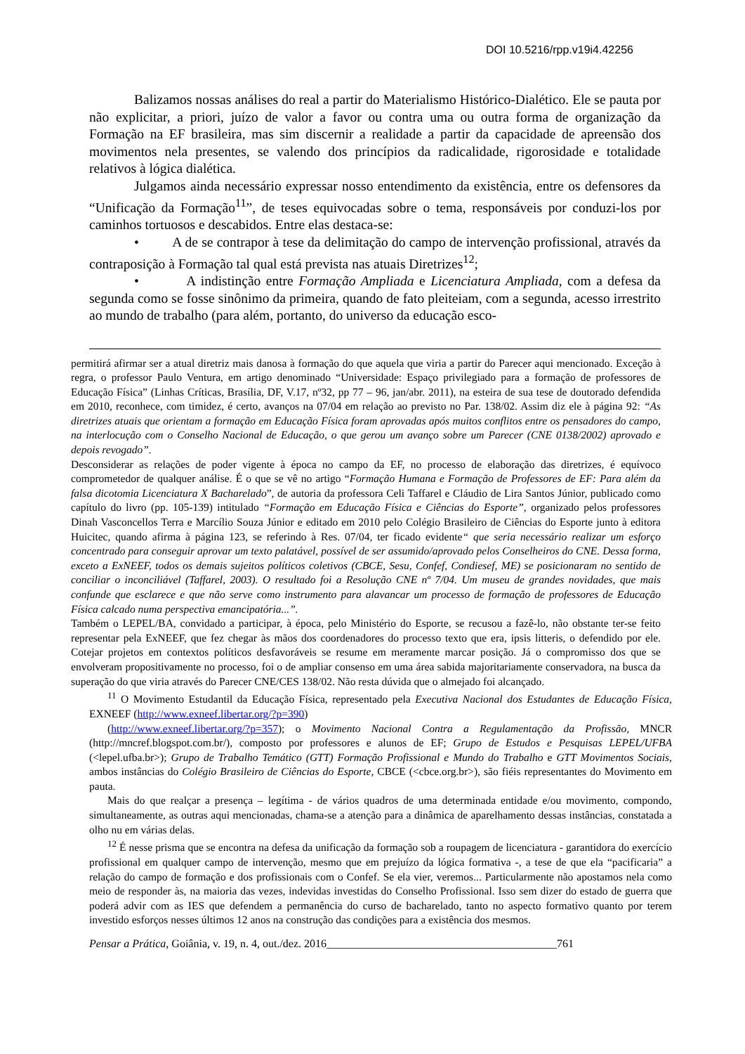DOI 10.5216/rpp.v19i4.42256
Balizamos nossas análises do real a partir do Materialismo Histórico-Dialético. Ele se pauta por não explicitar, a priori, juízo de valor a favor ou contra uma ou outra forma de organização da Formação na EF brasileira, mas sim discernir a realidade a partir da capacidade de apreensão dos movimentos nela presentes, se valendo dos princípios da radicalidade, rigorosidade e totalidade relativos à lógica dialética.
Julgamos ainda necessário expressar nosso entendimento da existência, entre os defensores da “Unificação da Formação<sup>11</sup>”, de teses equivocadas sobre o tema, responsáveis por conduzi-los por caminhos tortuosos e descabidos. Entre elas destaca-se:
• A de se contrapor à tese da delimitação do campo de intervenção profissional, através da contraposição à Formação tal qual está prevista nas atuais Diretrizes<sup>12</sup>;
• A indistinção entre Formação Ampliada e Licenciatura Ampliada, com a defesa da segunda como se fosse sinônimo da primeira, quando de fato pleiteiam, com a segunda, acesso irrestrito ao mundo de trabalho (para além, portanto, do universo da educação esco-
permitirá afirmar ser a atual diretriz mais danosa à formação do que aquela que viria a partir do Parecer aqui mencionado. Exceção à regra, o professor Paulo Ventura, em artigo denominado “Universidade: Espaço privilegiado para a formação de professores de Educação Física” (Linhas Críticas, Brasília, DF, V.17, nº32, pp 77 – 96, jan/abr. 2011), na esteira de sua tese de doutorado defendida em 2010, reconhece, com timidez, é certo, avanços na 07/04 em relação ao previsto no Par. 138/02. Assim diz ele à página 92: “As diretrizes atuais que orientam a formação em Educação Física foram aprovadas após muitos conflitos entre os pensadores do campo, na interlocução com o Conselho Nacional de Educação, o que gerou um avanço sobre um Parecer (CNE 0138/2002) aprovado e depois revogado”.
Desconsiderar as relações de poder vigente à época no campo da EF, no processo de elaboração das diretrizes, é equívoco comprometedor de qualquer análise. É o que se vê no artigo “Formação Humana e Formação de Professores de EF: Para além da falsa dicotomia Licenciatura X Bacharelado”, de autoria da professora Celi Taffarel e Cláudio de Lira Santos Júnior, publicado como capítulo do livro (pp. 105-139) intitulado “Formação em Educação Física e Ciências do Esporte”, organizado pelos professores Dinah Vasconcellos Terra e Marcílio Souza Júnior e editado em 2010 pelo Colégio Brasileiro de Ciências do Esporte junto à editora Huicitec, quando afirma à página 123, se referindo à Res. 07/04, ter ficado evidente“ que seria necessário realizar um esforço concentrado para conseguir aprovar um texto palatável, possível de ser assumido/aprovado pelos Conselheiros do CNE. Dessa forma, exceto a ExNEEF, todos os demais sujeitos políticos coletivos (CBCE, Sesu, Confef, Condiesef, ME) se posicionaram no sentido de conciliar o inconciliável (Taffarel, 2003). O resultado foi a Resolução CNE nº 7/04. Um museu de grandes novidades, que mais confunde que esclarece e que não serve como instrumento para alavancar um processo de formação de professores de Educação Física calcado numa perspectiva emancipatória...”.
Também o LEPEL/BA, convidado a participar, à época, pelo Ministério do Esporte, se recusou a fazê-lo, não obstante ter-se feito representar pela ExNEEF, que fez chegar às mãos dos coordenadores do processo texto que era, ipsis litteris, o defendido por ele. Cotejar projetos em contextos políticos desfavoráveis se resume em meramente marcar posição. Já o compromisso dos que se envolveram propositivamente no processo, foi o de ampliar consenso em uma área sabida majoritariamente conservadora, na busca da superação do que viria através do Parecer CNE/CES 138/02. Não resta dúvida que o almejado foi alcançado.
<sup>11</sup> O Movimento Estudantil da Educação Física, representado pela Executiva Nacional dos Estudantes de Educação Física, EXNEEF (http://www.exneef.libertar.org/?p=390)
(http://www.exneef.libertar.org/?p=357); o Movimento Nacional Contra a Regulamentação da Profissão, MNCR (http://mncref.blogspot.com.br/), composto por professores e alunos de EF; Grupo de Estudos e Pesquisas LEPEL/UFBA (<lepel.ufba.br>); Grupo de Trabalho Temático (GTT) Formação Profissional e Mundo do Trabalho e GTT Movimentos Sociais, ambos instâncias do Colégio Brasileiro de Ciências do Esporte, CBCE (<cbce.org.br>), são fiéis representantes do Movimento em pauta.
Mais do que realçar a presença – legítima - de vários quadros de uma determinada entidade e/ou movimento, compondo, simultaneamente, as outras aqui mencionadas, chama-se a atenção para a dinâmica de aparelhamento dessas instâncias, constatada a olho nu em várias delas.
<sup>12</sup> É nesse prisma que se encontra na defesa da unificação da formação sob a roupagem de licenciatura - garantidora do exercício profissional em qualquer campo de intervenção, mesmo que em prejuízo da lógica formativa -, a tese de que ela “pacificaria” a relação do campo de formação e dos profissionais com o Confef. Se ela vier, veremos... Particularmente não apostamos nela como meio de responder às, na maioria das vezes, indevidas investidas do Conselho Profissional. Isso sem dizer do estado de guerra que poderá advir com as IES que defendem a permanência do curso de bacharelado, tanto no aspecto formativo quanto por terem investido esforços nesses últimos 12 anos na construção das condições para a existência dos mesmos.
Pensar a Prática, Goiânia, v. 19, n. 4, out./dez. 2016_________________________________________761